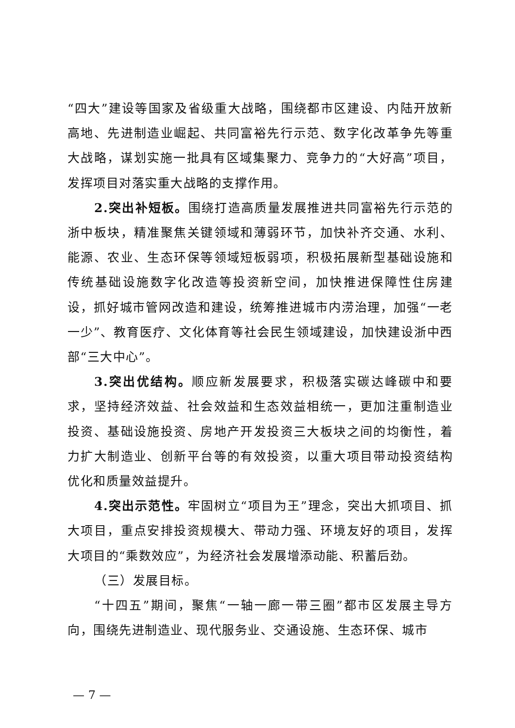“四大”建设等国家及省级重大战略，围绕都市区建设、内陆开放新高地、先进制造业崛起、共同富裕先行示范、数字化改革争先等重大战略，谋划实施一批具有区域集聚力、竞争力的“大好高”项目，发挥项目对落实重大战略的支撑作用。
2.突出补短板。围绕打造高质量发展推进共同富裕先行示范的浙中板块，精准聚焦关键领域和薄弱环节，加快补齐交通、水利、能源、农业、生态环保等领域短板弱项，积极拓展新型基础设施和传统基础设施数字化改造等投资新空间，加快推进保障性住房建设，抓好城市管网改造和建设，统筹推进城市内涝治理，加强“一老一少”、教育医疗、文化体育等社会民生领域建设，加快建设浙中西部“三大中心”。
3.突出优结构。顺应新发展要求，积极落实碳达峰碳中和要求，坚持经济效益、社会效益和生态效益相统一，更加注重制造业投资、基础设施投资、房地产开发投资三大板块之间的均衡性，着力扩大制造业、创新平台等的有效投资，以重大项目带动投资结构优化和质量效益提升。
4.突出示范性。牢固树立“项目为王”理念，突出大抓项目、抓大项目，重点安排投资规模大、带动力强、环境友好的项目，发挥大项目的“乘数效应”，为经济社会发展增添动能、积蓄后劲。
（三）发展目标。
“十四五”期间，聚焦“一轴一廊一带三圈”都市区发展主导方向，围绕先进制造业、现代服务业、交通设施、生态环保、城市
— 7 —